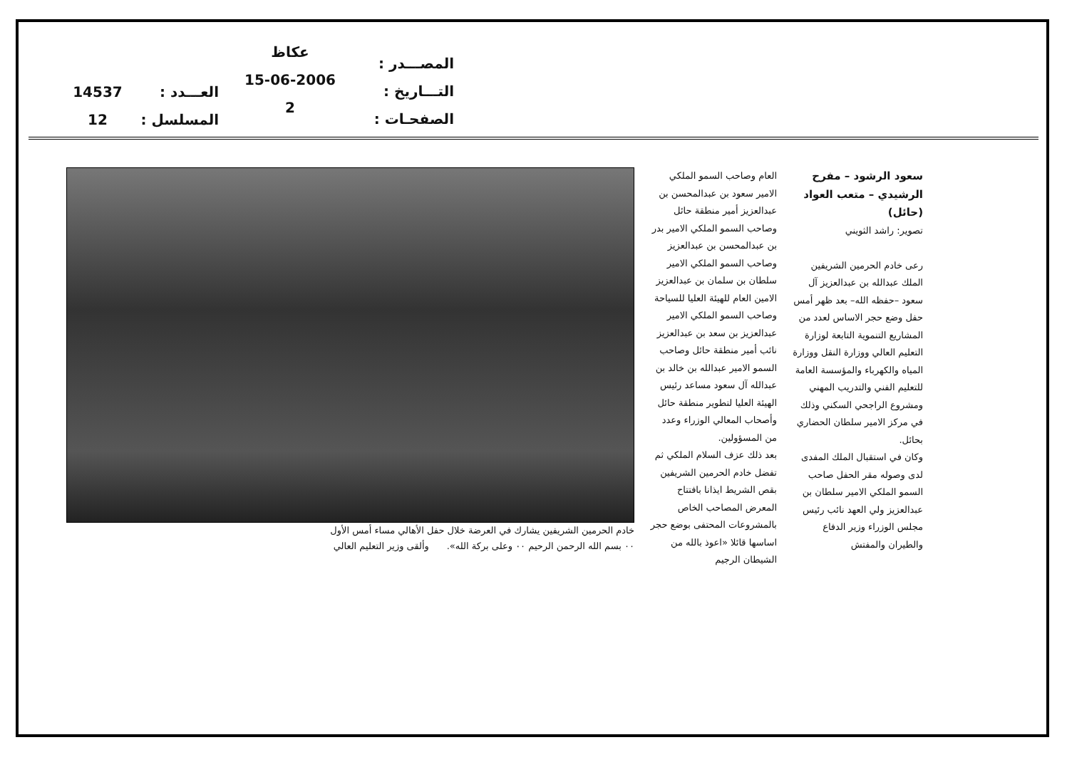المصـــدر :
التـــاريخ :
الصفحـات :
عكاظ
15-06-2006
2
العـــدد :
المسلسل :
14537
12
سعود الرشود – مفرح الرشيدي – متعب العواد (حائل)
تصوير: راشد الثويني
رعى خادم الحرمين الشريفين الملك عبدالله بن عبدالعزيز آل سعود –حفظه الله– بعد ظهر أمس حفل وضع حجر الاساس لعدد من المشاريع التنموية التابعة لوزارة التعليم العالي ووزارة النقل ووزارة المياه والكهرباء والمؤسسة العامة للتعليم الفني والتدريب المهني ومشروع الراجحي السكني وذلك في مركز الامير سلطان الحضاري بحائل.
وكان في استقبال الملك المفدى لدى وصوله مقر الحفل صاحب السمو الملكي الامير سلطان بن عبدالعزيز ولي العهد نائب رئيس مجلس الوزراء وزير الدفاع والطيران والمفتش
العام وصاحب السمو الملكي الامير سعود بن عبدالمحسن بن عبدالعزيز أمير منطقة حائل وصاحب السمو الملكي الامير بدر بن عبدالمحسن بن عبدالعزيز وصاحب السمو الملكي الامير سلطان بن سلمان بن عبدالعزيز الامين العام للهيئة العليا للسياحة وصاحب السمو الملكي الامير عبدالعزيز بن سعد بن عبدالعزيز نائب أمير منطقة حائل وصاحب السمو الامير عبدالله بن خالد بن عبدالله آل سعود مساعد رئيس الهيئة العليا لتطوير منطقة حائل وأصحاب المعالي الوزراء وعدد من المسؤولين.
بعد ذلك عزف السلام الملكي ثم تفضل خادم الحرمين الشريفين بقص الشريط ايذانا بافتتاح المعرض المصاحب الخاص بالمشروعات المحتفى بوضع حجر اساسها قائلا «اعوذ بالله من الشيطان الرجيم
خادم الحرمين الشريفين يشارك في العرضة خلال حفل الأهالي مساء أمس الأول
٠٠ بسم الله الرحمن الرحيم ٠٠ وعلى بركة الله». وألقى وزير التعليم العالي